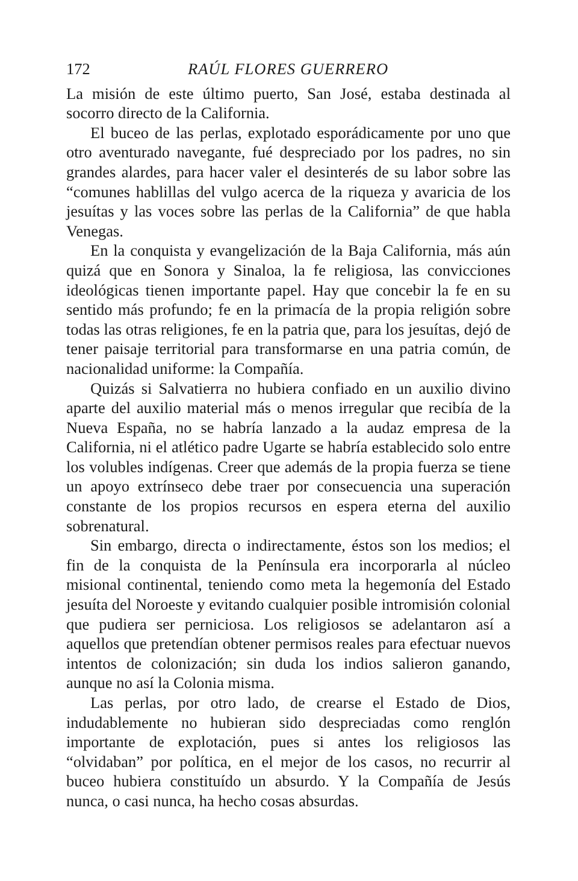172 RAÚL FLORES GUERRERO
La misión de este último puerto, San José, estaba destinada al socorro directo de la California.
El buceo de las perlas, explotado esporádicamente por uno que otro aventurado navegante, fué despreciado por los padres, no sin grandes alardes, para hacer valer el desinterés de su labor sobre las “comunes hablillas del vulgo acerca de la riqueza y avaricia de los jesuítas y las voces sobre las perlas de la California” de que habla Venegas.
En la conquista y evangelización de la Baja California, más aún quizá que en Sonora y Sinaloa, la fe religiosa, las convicciones ideológicas tienen importante papel. Hay que concebir la fe en su sentido más profundo; fe en la primacía de la propia religión sobre todas las otras religiones, fe en la patria que, para los jesuítas, dejó de tener paisaje territorial para transformarse en una patria común, de nacionalidad uniforme: la Compañía.
Quizás si Salvatierra no hubiera confiado en un auxilio divino aparte del auxilio material más o menos irregular que recibía de la Nueva España, no se habría lanzado a la audaz empresa de la California, ni el atlético padre Ugarte se habría establecido solo entre los volubles indígenas. Creer que además de la propia fuerza se tiene un apoyo extrínseco debe traer por consecuencia una superación constante de los propios recursos en espera eterna del auxilio sobrenatural.
Sin embargo, directa o indirectamente, éstos son los medios; el fin de la conquista de la Península era incorporarla al núcleo misional continental, teniendo como meta la hegemonía del Estado jesuíta del Noroeste y evitando cualquier posible intromisión colonial que pudiera ser perniciosa. Los religiosos se adelantaron así a aquellos que pretendían obtener permisos reales para efectuar nuevos intentos de colonización; sin duda los indios salieron ganando, aunque no así la Colonia misma.
Las perlas, por otro lado, de crearse el Estado de Dios, indudablemente no hubieran sido despreciadas como renglón importante de explotación, pues si antes los religiosos las “olvidaban” por política, en el mejor de los casos, no recurrir al buceo hubiera constituído un absurdo. Y la Compañía de Jesús nunca, o casi nunca, ha hecho cosas absurdas.